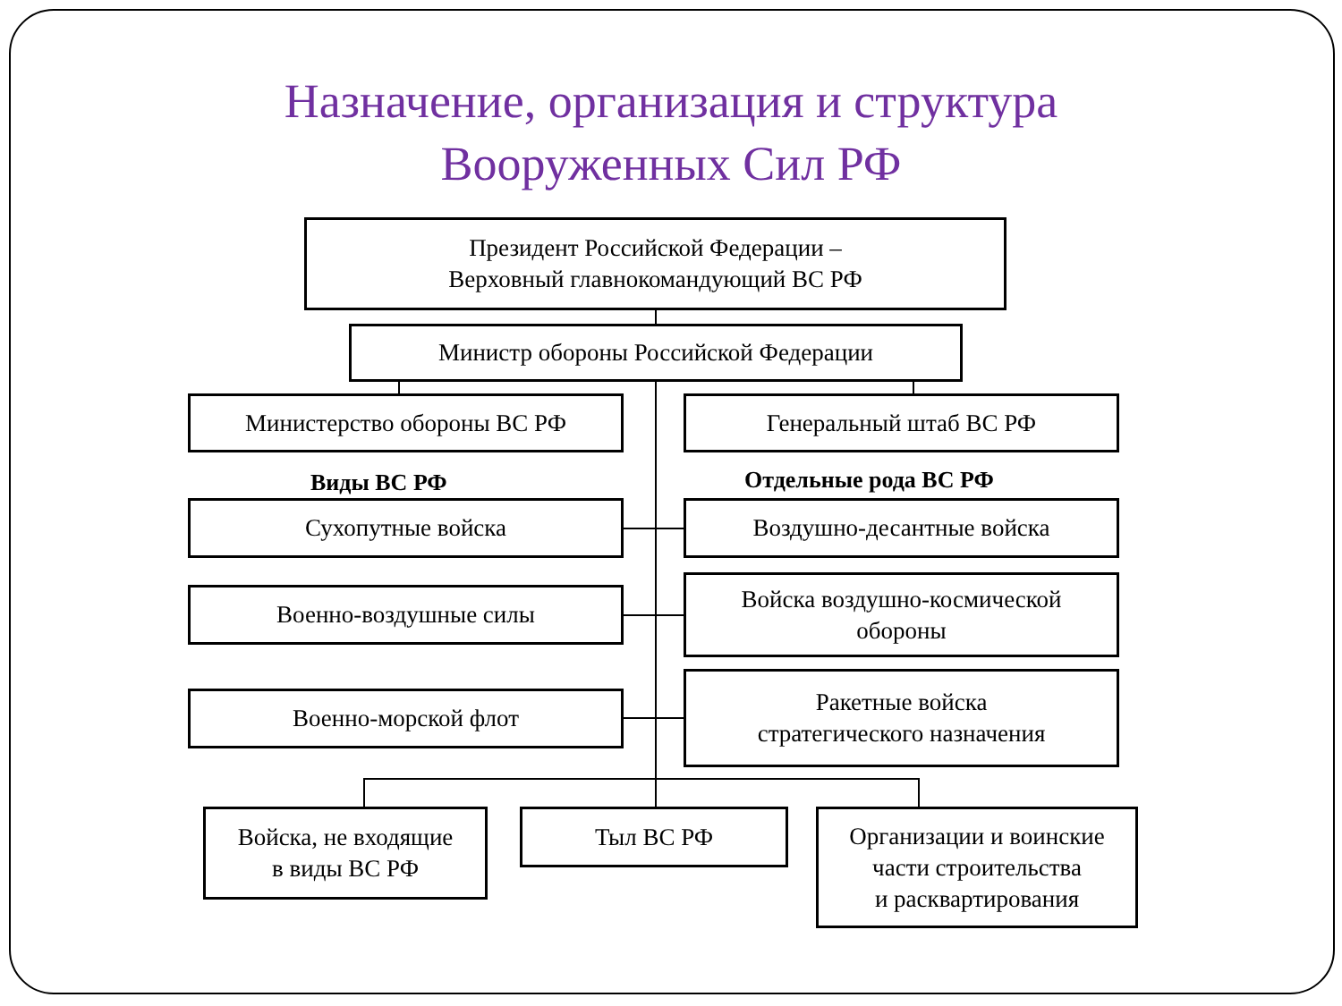Назначение, организация и структура
Вооруженных Сил РФ
Президент Российской Федерации –
Верховный главнокомандующий ВС РФ
Министр обороны Российской Федерации
Министерство обороны ВС РФ Генеральный штаб ВС РФ
Виды ВС РФ Отдельные рода ВС РФ
Сухопутные войска Воздушно-десантные войска
Военно-воздушные силы
Войска воздушно-космической
обороны
Военно-морской флот
Ракетные войска
стратегического назначения
Войска, не входящие
в виды ВС РФ
Тыл ВС РФ
Организации и воинские
части строительства
и расквартирования